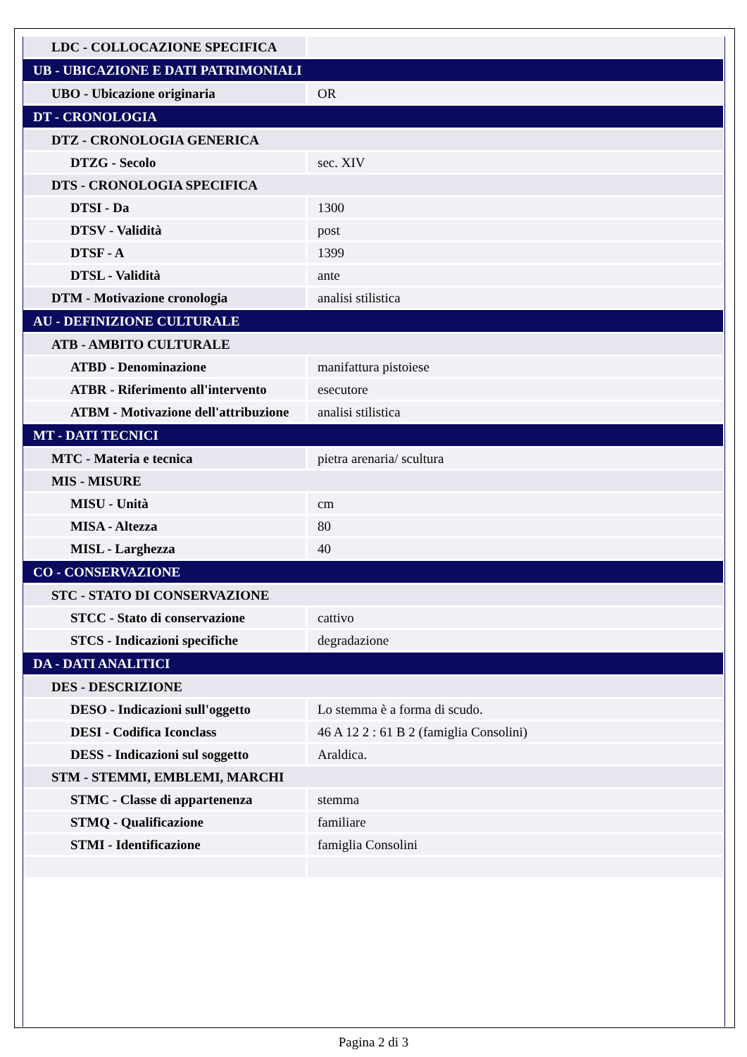| LDC - COLLOCAZIONE SPECIFICA | |
| UB - UBICAZIONE E DATI PATRIMONIALI | |
| UBO - Ubicazione originaria | OR |
| DT - CRONOLOGIA | |
| DTZ - CRONOLOGIA GENERICA | |
| DTZG - Secolo | sec. XIV |
| DTS - CRONOLOGIA SPECIFICA | |
| DTSI - Da | 1300 |
| DTSV - Validità | post |
| DTSF - A | 1399 |
| DTSL - Validità | ante |
| DTM - Motivazione cronologia | analisi stilistica |
| AU - DEFINIZIONE CULTURALE | |
| ATB - AMBITO CULTURALE | |
| ATBD - Denominazione | manifattura pistoiese |
| ATBR - Riferimento all'intervento | esecutore |
| ATBM - Motivazione dell'attribuzione | analisi stilistica |
| MT - DATI TECNICI | |
| MTC - Materia e tecnica | pietra arenaria/ scultura |
| MIS - MISURE | |
| MISU - Unità | cm |
| MISA - Altezza | 80 |
| MISL - Larghezza | 40 |
| CO - CONSERVAZIONE | |
| STC - STATO DI CONSERVAZIONE | |
| STCC - Stato di conservazione | cattivo |
| STCS - Indicazioni specifiche | degradazione |
| DA - DATI ANALITICI | |
| DES - DESCRIZIONE | |
| DESO - Indicazioni sull'oggetto | Lo stemma è a forma di scudo. |
| DESI - Codifica Iconclass | 46 A 12 2 : 61 B 2 (famiglia Consolini) |
| DESS - Indicazioni sul soggetto | Araldica. |
| STM - STEMMI, EMBLEMI, MARCHI | |
| STMC - Classe di appartenenza | stemma |
| STMQ - Qualificazione | familiare |
| STMI - Identificazione | famiglia Consolini |
Pagina 2 di 3